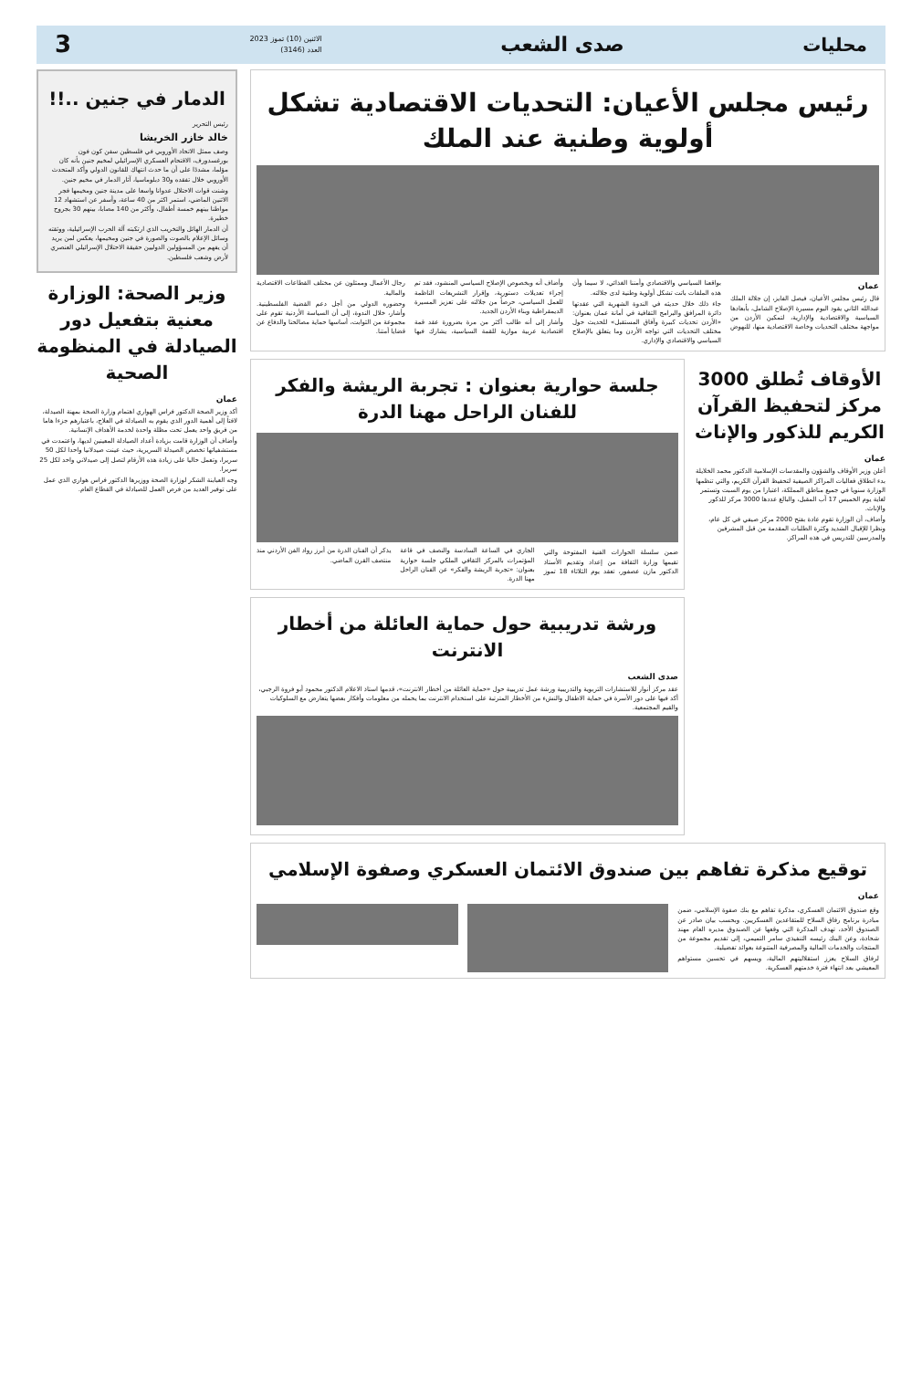محليات صدى الشعب الاثنين (10) تموز 2023
العدد (3146) 3
رئيس مجلس الأعيان: التحديات الاقتصادية تشكل أولوية وطنية عند الملك
عمان
قال رئيس مجلس الأعيان، فيصل الفايز، إن جلالة الملك عبدالله الثاني يقود اليوم مسيرة الإصلاح الشامل، بأبعادها السياسية والاقتصادية والإدارية، لتمكين الأردن من مواجهة مختلف التحديات وخاصة الاقتصادية منها، للنهوض بواقعنا السياسي والاقتصادي وأمننا الغذائي، لا سيما وأن هذه الملفات باتت تشكل أولوية وطنية لدى جلالته.
جاء ذلك خلال حديثه في الندوة الشهرية التي عقدتها دائرة المرافق والبرامج الثقافية في أمانة عمان بعنوان: «الأردن تحديات كبيرة وآفاق المستقبل» للحديث حول مختلف التحديات التي تواجه الأردن وما يتعلق بالإصلاح السياسي والاقتصادي والإداري.
وأضاف أنه وبخصوص الإصلاح السياسي المنشود، فقد تم إجراء تعديلات دستورية، وإقرار التشريعات الناظمة للعمل السياسي، حرصاً من جلالته على تعزيز المسيرة الديمقراطية وبناء الأردن الجديد.
وأشار إلى أنه طالب أكثر من مرة بضرورة عقد قمة اقتصادية عربية موازية للقمة السياسية، يشارك فيها رجال الأعمال وممثلون عن مختلف القطاعات الاقتصادية والمالية.
وحضوره الدولي من أجل دعم القضية الفلسطينية. وأشار، خلال الندوة، إلى أن السياسة الأردنية تقوم على مجموعة من الثوابت، أساسها حماية مصالحنا والدفاع عن قضايا أمتنا.
الأوقاف تُطلق 3000 مركز لتحفيظ القرآن الكريم للذكور والإناث
عمان
أعلن وزير الأوقاف والشؤون والمقدسات الإسلامية الدكتور محمد الخلايلة بدء انطلاق فعاليات المراكز الصيفية لتحفيظ القرآن الكريم، والتي تنظمها الوزارة سنويا في جميع مناطق المملكة، اعتبارا من يوم السبت وتستمر لغاية يوم الخميس 17 آب المقبل، والبالغ عددها 3000 مركز للذكور والإناث.
وأضاف، أن الوزارة تقوم عادة بفتح 2000 مركز صيفي في كل عام، ونظرا للإقبال الشديد وكثرة الطلبات المقدمة من قبل المشرفين والمدرسين للتدريس في هذه المراكز.
جلسة حوارية بعنوان : تجربة الريشة والفكر للفنان الراحل مهنا الدرة
ضمن سلسلة الحوارات الفنية المفتوحة والتي تقيمها وزارة الثقافة من إعداد وتقديم الأستاذ الدكتور مازن عصفور، تعقد يوم الثلاثاء 18 تموز الجاري في الساعة السادسة والنصف في قاعة المؤتمرات بالمركز الثقافي الملكي جلسة حوارية بعنوان: «تجربة الريشة والفكر» عن الفنان الراحل مهنا الدرة.
يذكر أن الفنان الدرة من أبرز رواد الفن الأردني منذ منتصف القرن الماضي.
ورشة تدريبية حول حماية العائلة من أخطار الانترنت
صدى الشعب
عقد مركز أنوار للاستشارات التربوية والتدريبية ورشة عمل تدريبية حول «حماية العائلة من أخطار الانترنت»، قدمها استاذ الاعلام الدكتور محمود أبو فروة الرجبي، أكد فيها على دور الأسرة في حماية الاطفال والنشء من الأخطار المترتبة على استخدام الانترنت بما يحمله من معلومات وأفكار بعضها يتعارض مع السلوكيات والقيم المجتمعية.
توقيع مذكرة تفاهم بين صندوق الائتمان العسكري وصفوة الإسلامي
عمان
وقع صندوق الائتمان العسكري، مذكرة تفاهم مع بنك صفوة الإسلامي، ضمن مبادرة برنامج رفاق السلاح للمتقاعدين العسكريين. وبحسب بيان صادر عن الصندوق الأحد، تهدف المذكرة التي وقعها عن الصندوق مديره العام مهند شحادة، وعن البنك رئيسه التنفيذي سامر التميمي، إلى تقديم مجموعة من المنتجات والخدمات المالية والمصرفية المتنوعة بعوائد تفضيلية.
لرفاق السلاح يعزز استقلاليتهم المالية، ويسهم في تحسين مستواهم المعيشي بعد انتهاء فترة خدمتهم العسكرية.
الدمار في جنين ..!!
رئيس التحرير
خالد خازر الخريشا
وصف ممثل الاتحاد الأوروبي في فلسطين سفن كون فون بورغسدورف، الاقتحام العسكري الإسرائيلي لمخيم جنين بأنه كان مؤلما، مشددًا على أن ما حدث انتهاك للقانون الدولي وأكد المتحدث الأوروبي خلال تفقده و30 دبلوماسيا، آثار الدمار في مخيم جنين.
وشنت قوات الاحتلال عدوانا واسعا على مدينة جنين ومخيمها فجر الاثنين الماضي، استمر اكثر من 40 ساعة، وأسفر عن استشهاد 12 مواطنا بينهم خمسة أطفال، وأكثر من 140 مصابا، بينهم 30 بجروح خطيرة.
أن الدمار الهائل والتخريب الذي ارتكبته آلة الحرب الإسرائيلية، ووثقته وسائل الإعلام بالصوت والصورة في جنين ومخيمها، يعكس لمن يريد أن يفهم من المسؤولين الدوليين حقيقة الاحتلال الإسرائيلي العنصري لأرض وشعب فلسطين.
وزير الصحة: الوزارة معنية بتفعيل دور الصيادلة في المنظومة الصحية
عمان
أكد وزير الصحة الدكتور فراس الهواري اهتمام وزارة الصحة بمهنة الصيدلة، لافتاً إلى أهمية الدور الذي يقوم به الصيادلة في العلاج، باعتبارهم جزءا هاما من فريق واحد يعمل تحت مظلة واحدة لخدمة الأهداف الإنسانية.
وأضاف أن الوزارة قامت بزيادة أعداد الصيادلة المعينين لديها، واعتمدت في مستشفياتها تخصص الصيدلة السريرية، حيث عينت صيدلانيا واحدا لكل 50 سريرا، وتعمل حاليا على زيادة هذه الأرقام لتصل إلى صيدلاني واحد لكل 25 سريرا.
وجه العبابنة الشكر لوزارة الصحة ووزيرها الدكتور فراس هواري الذي عمل على توفير العديد من فرص العمل للصيادلة في القطاع العام.